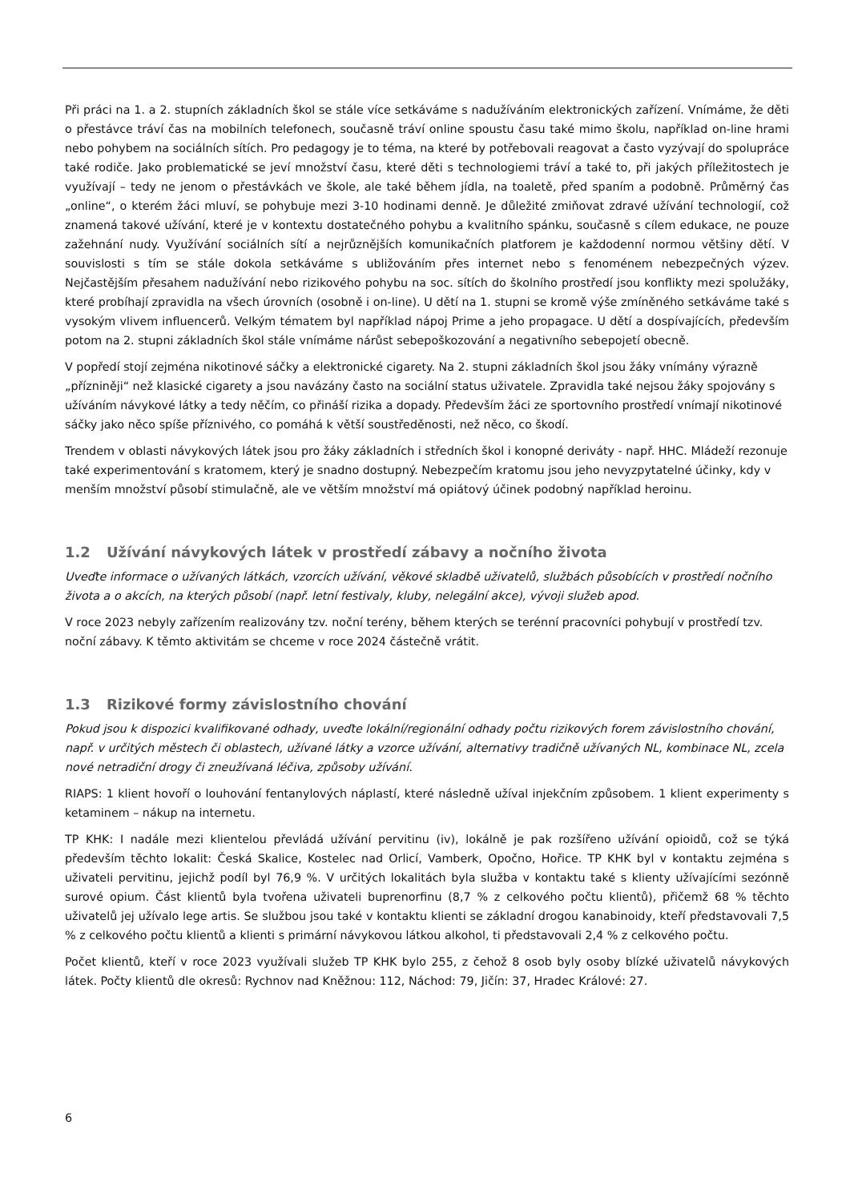Při práci na 1. a 2. stupních základních škol se stále více setkáváme s nadužíváním elektronických zařízení. Vnímáme, že děti o přestávce tráví čas na mobilních telefonech, současně tráví online spoustu času také mimo školu, například on-line hrami nebo pohybem na sociálních sítích. Pro pedagogy je to téma, na které by potřebovali reagovat a často vyzývají do spolupráce také rodiče. Jako problematické se jeví množství času, které děti s technologiemi tráví a také to, při jakých příležitostech je využívají – tedy ne jenom o přestávkách ve škole, ale také během jídla, na toaletě, před spaním a podobně. Průměrný čas „online“, o kterém žáci mluví, se pohybuje mezi 3-10 hodinami denně. Je důležité zmiňovat zdravé užívání technologií, což znamená takové užívání, které je v kontextu dostatečného pohybu a kvalitního spánku, současně s cílem edukace, ne pouze zažehnání nudy. Využívání sociálních sítí a nejrůznějších komunikačních platforem je každodenní normou většiny dětí. V souvislosti s tím se stále dokola setkáváme s ubližováním přes internet nebo s fenoménem nebezpečných výzev. Nejčastějším přesahem nadužívání nebo rizikového pohybu na soc. sítích do školního prostředí jsou konflikty mezi spolužáky, které probíhají zpravidla na všech úrovních (osobně i on-line). U dětí na 1. stupni se kromě výše zmíněného setkáváme také s vysokým vlivem influencerů. Velkým tématem byl například nápoj Prime a jeho propagace. U dětí a dospívajících, především potom na 2. stupni základních škol stále vnímáme nárůst sebepoškozování a negativního sebepojetí obecně.
V popředí stojí zejména nikotinové sáčky a elektronické cigarety. Na 2. stupni základních škol jsou žáky vnímány výrazně „přízniněji“ než klasické cigarety a jsou navázány často na sociální status uživatele. Zpravidla také nejsou žáky spojovány s užíváním návykové látky a tedy něčím, co přináší rizika a dopady. Především žáci ze sportovního prostředí vnímají nikotinové sáčky jako něco spíše příznivého, co pomáhá k větší soustředěnosti, než něco, co škodí.
Trendem v oblasti návykových látek jsou pro žáky základních i středních škol i konopné deriváty - např. HHC. Mládeží rezonuje také experimentování s kratomem, který je snadno dostupný. Nebezpečím kratomu jsou jeho nevyzpytatelné účinky, kdy v menším množství působí stimulačně, ale ve větším množství má opiátový účinek podobný například heroinu.
1.2 Užívání návykových látek v prostředí zábavy a nočního života
Uveďte informace o užívaných látkách, vzorcích užívání, věkové skladbě uživatelů, službách působících v prostředí nočního života a o akcích, na kterých působí (např. letní festivaly, kluby, nelegální akce), vývoji služeb apod.
V roce 2023 nebyly zařízením realizovány tzv. noční terény, během kterých se terénní pracovníci pohybují v prostředí tzv. noční zábavy. K těmto aktivitám se chceme v roce 2024 částečně vrátit.
1.3 Rizikové formy závislostního chování
Pokud jsou k dispozici kvalifikované odhady, uveďte lokální/regionální odhady počtu rizikových forem závislostního chování, např. v určitých městech či oblastech, užívané látky a vzorce užívání, alternativy tradičně užívaných NL, kombinace NL, zcela nové netradiční drogy či zneužívaná léčiva, způsoby užívání.
RIAPS: 1 klient hovoří o louhování fentanylových náplastí, které následně užíval injekčním způsobem. 1 klient experimenty s ketaminem – nákup na internetu.
TP KHK: I nadále mezi klientelou převládá užívání pervitinu (iv), lokálně je pak rozšířeno užívání opioidů, což se týká především těchto lokalit: Česká Skalice, Kostelec nad Orlicí, Vamberk, Opočno, Hořice. TP KHK byl v kontaktu zejména s uživateli pervitinu, jejichž podíl byl 76,9 %. V určitých lokalitách byla služba v kontaktu také s klienty užívajícími sezónně surové opium. Část klientů byla tvořena uživateli buprenorfinu (8,7 % z celkového počtu klientů), přičemž 68 % těchto uživatelů jej užívalo lege artis. Se službou jsou také v kontaktu klienti se základní drogou kanabinoidy, kteří představovali 7,5 % z celkového počtu klientů a klienti s primární návykovou látkou alkohol, ti představovali 2,4 % z celkového počtu.
Počet klientů, kteří v roce 2023 využívali služeb TP KHK bylo 255, z čehož 8 osob byly osoby blízké uživatelů návykových látek. Počty klientů dle okresů: Rychnov nad Kněžnou: 112, Náchod: 79, Jičín: 37, Hradec Králové: 27.
6